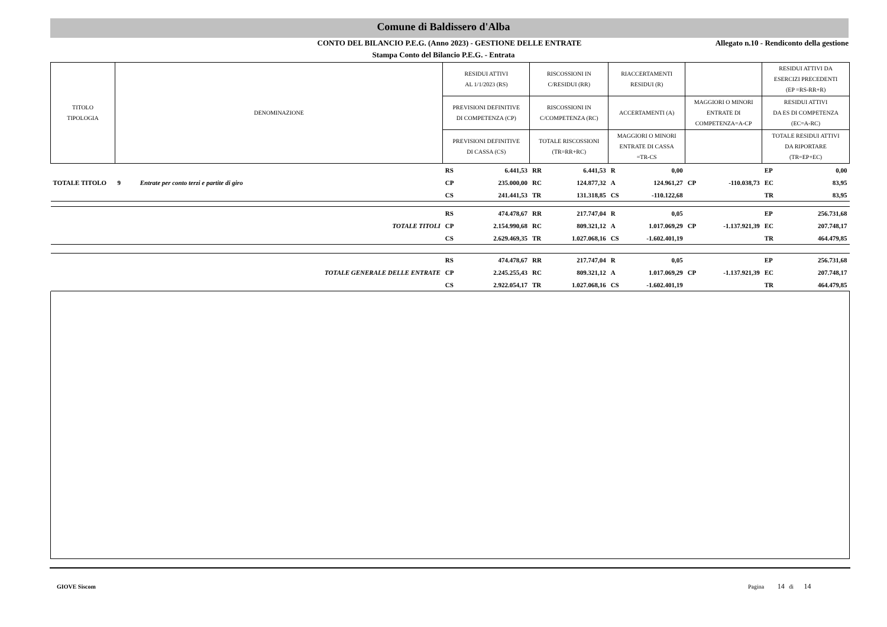Comune di Baldissero d'Alba
CONTO DEL BILANCIO P.E.G. (Anno 2023) - GESTIONE DELLE ENTRATE
Allegato n.10 - Rendiconto della gestione
Stampa Conto del Bilancio P.E.G. - Entrata
| TITOLO TIPOLOGIA | DENOMINAZIONE | | RESIDUI ATTIVI AL 1/1/2023 (RS) | | RISCOSSIONI IN C/RESIDUI (RR) | | RIACCERTAMENTI RESIDUI (R) | | | | RESIDUI ATTIVI DA ESERCIZI PRECEDENTI (EP =RS-RR+R) | |
| --- | --- | --- | --- | --- | --- | --- | --- | --- | --- | --- | --- | --- |
| | | | PREVISIONI DEFINITIVE DI COMPETENZA (CP) | | RISCOSSIONI IN C/COMPETENZA (RC) | | ACCERTAMENTI (A) | | MAGGIORI O MINORI ENTRATE DI COMPETENZA=A-CP | | RESIDUI ATTIVI DA ES DI COMPETENZA (EC=A-RC) | |
| | | | PREVISIONI DEFINITIVE DI CASSA (CS) | | TOTALE RISCOSSIONI (TR=RR+RC) | | MAGGIORI O MINORI ENTRATE DI CASSA =TR-CS | | | | TOTALE RESIDUI ATTIVI DA RIPORTARE (TR=EP+EC) | |
| | | | RS | 6.441,53 | RR | 6.441,53 | R | 0,00 | | | EP | 0,00 |
| TOTALE TITOLO | 9 | Entrate per conto terzi e partite di giro | CP | 235.000,00 | RC | 124.877,32 | A | 124.961,27 | CP | -110.038,73 | EC | 83,95 |
| | | | CS | 241.441,53 | TR | 131.318,85 | CS | -110.122,68 | | | TR | 83,95 |
| | | | RS | 474.478,67 | RR | 217.747,04 | R | 0,05 | | | EP | 256.731,68 |
| TOTALE TITOLI | | | CP | 2.154.990,68 | RC | 809.321,12 | A | 1.017.069,29 | CP | -1.137.921,39 | EC | 207.748,17 |
| | | | CS | 2.629.469,35 | TR | 1.027.068,16 | CS | -1.602.401,19 | | | TR | 464.479,85 |
| | | | RS | 474.478,67 | RR | 217.747,04 | R | 0,05 | | | EP | 256.731,68 |
| TOTALE GENERALE DELLE ENTRATE | | | CP | 2.245.255,43 | RC | 809.321,12 | A | 1.017.069,29 | CP | -1.137.921,39 | EC | 207.748,17 |
| | | | CS | 2.922.054,17 | TR | 1.027.068,16 | CS | -1.602.401,19 | | | TR | 464.479,85 |
GIOVE Siscom
Pagina 14 di 14